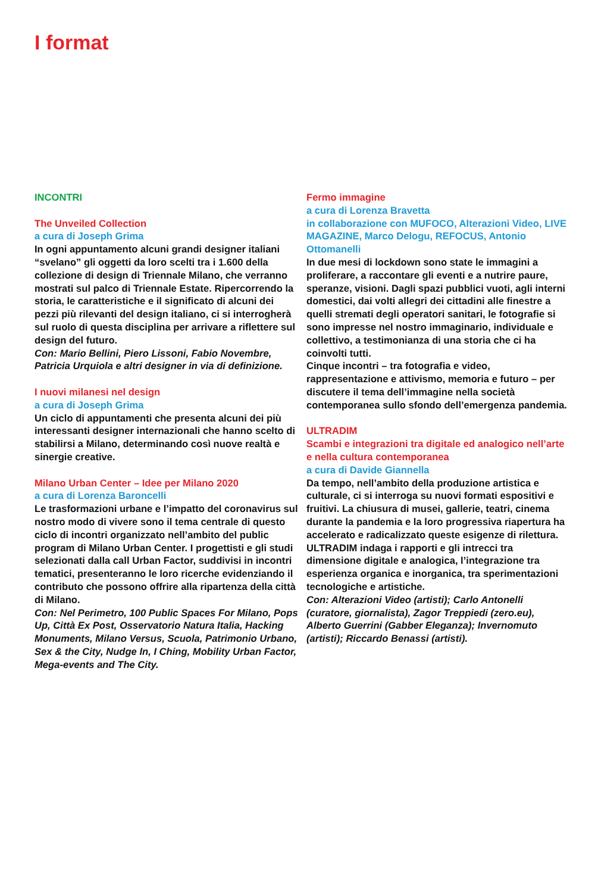I format
INCONTRI
The Unveiled Collection
a cura di Joseph Grima
In ogni appuntamento alcuni grandi designer italiani “svelano” gli oggetti da loro scelti tra i 1.600 della collezione di design di Triennale Milano, che verranno mostrati sul palco di Triennale Estate. Ripercorrendo la storia, le caratteristiche e il significato di alcuni dei pezzi più rilevanti del design italiano, ci si interrogherà sul ruolo di questa disciplina per arrivare a riflettere sul design del futuro.
Con: Mario Bellini, Piero Lissoni, Fabio Novembre, Patricia Urquiola e altri designer in via di definizione.
I nuovi milanesi nel design
a cura di Joseph Grima
Un ciclo di appuntamenti che presenta alcuni dei più interessanti designer internazionali che hanno scelto di stabilirsi a Milano, determinando così nuove realtà e sinergie creative.
Milano Urban Center – Idee per Milano 2020
a cura di Lorenza Baroncelli
Le trasformazioni urbane e l’impatto del coronavirus sul nostro modo di vivere sono il tema centrale di questo ciclo di incontri organizzato nell’ambito del public program di Milano Urban Center. I progettisti e gli studi selezionati dalla call Urban Factor, suddivisi in incontri tematici, presenteranno le loro ricerche evidenziando il contributo che possono offrire alla ripartenza della città di Milano.
Con: Nel Perimetro, 100 Public Spaces For Milano, Pops Up, Città Ex Post, Osservatorio Natura Italia, Hacking Monuments, Milano Versus, Scuola, Patrimonio Urbano, Sex & the City, Nudge In, I Ching, Mobility Urban Factor, Mega-events and The City.
Fermo immagine
a cura di Lorenza Bravetta
in collaborazione con MUFOCO, Alterazioni Video, LIVE MAGAZINE, Marco Delogu, REFOCUS, Antonio Ottomanelli
In due mesi di lockdown sono state le immagini a proliferare, a raccontare gli eventi e a nutrire paure, speranze, visioni. Dagli spazi pubblici vuoti, agli interni domestici, dai volti allegri dei cittadini alle finestre a quelli stremati degli operatori sanitari, le fotografie si sono impresse nel nostro immaginario, individuale e collettivo, a testimonianza di una storia che ci ha coinvolti tutti.
Cinque incontri – tra fotografia e video, rappresentazione e attivismo, memoria e futuro – per discutere il tema dell’immagine nella società contemporanea sullo sfondo dell’emergenza pandemia.
ULTRADIM
Scambi e integrazioni tra digitale ed analogico nell’arte e nella cultura contemporanea
a cura di Davide Giannella
Da tempo, nell’ambito della produzione artistica e culturale, ci si interroga su nuovi formati espositivi e fruitivi. La chiusura di musei, gallerie, teatri, cinema durante la pandemia e la loro progressiva riapertura ha accelerato e radicalizzato queste esigenze di rilettura.
ULTRADIM indaga i rapporti e gli intrecci tra dimensione digitale e analogica, l’integrazione tra esperienza organica e inorganica, tra sperimentazioni tecnologiche e artistiche.
Con: Alterazioni Video (artisti); Carlo Antonelli (curatore, giornalista), Zagor Treppiedi (zero.eu), Alberto Guerrini (Gabber Eleganza); Invernomuto (artisti); Riccardo Benassi (artisti).